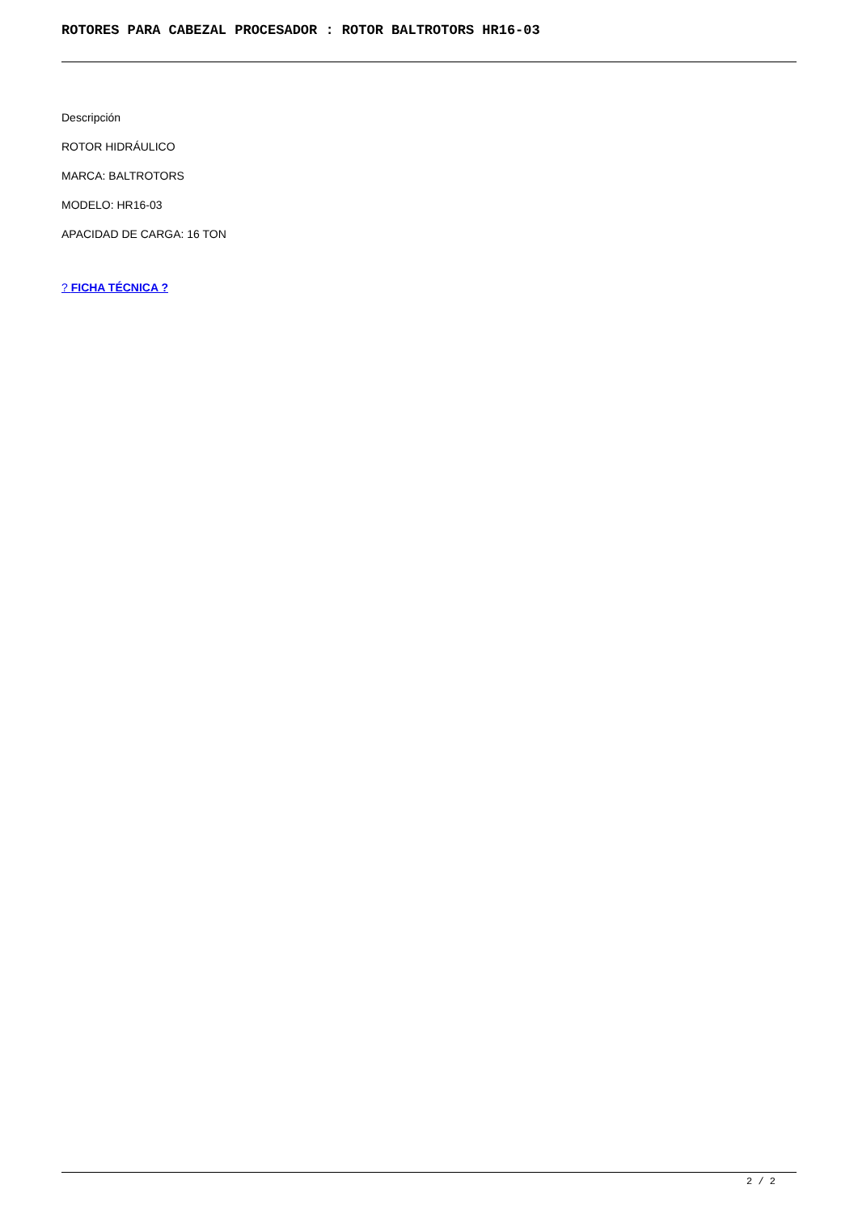ROTORES PARA CABEZAL PROCESADOR : ROTOR BALTROTORS HR16-03
Descripción
ROTOR HIDRÁULICO
MARCA: BALTROTORS
MODELO: HR16-03
APACIDAD DE CARGA: 16 TON
? FICHA TÉCNICA ?
2 / 2